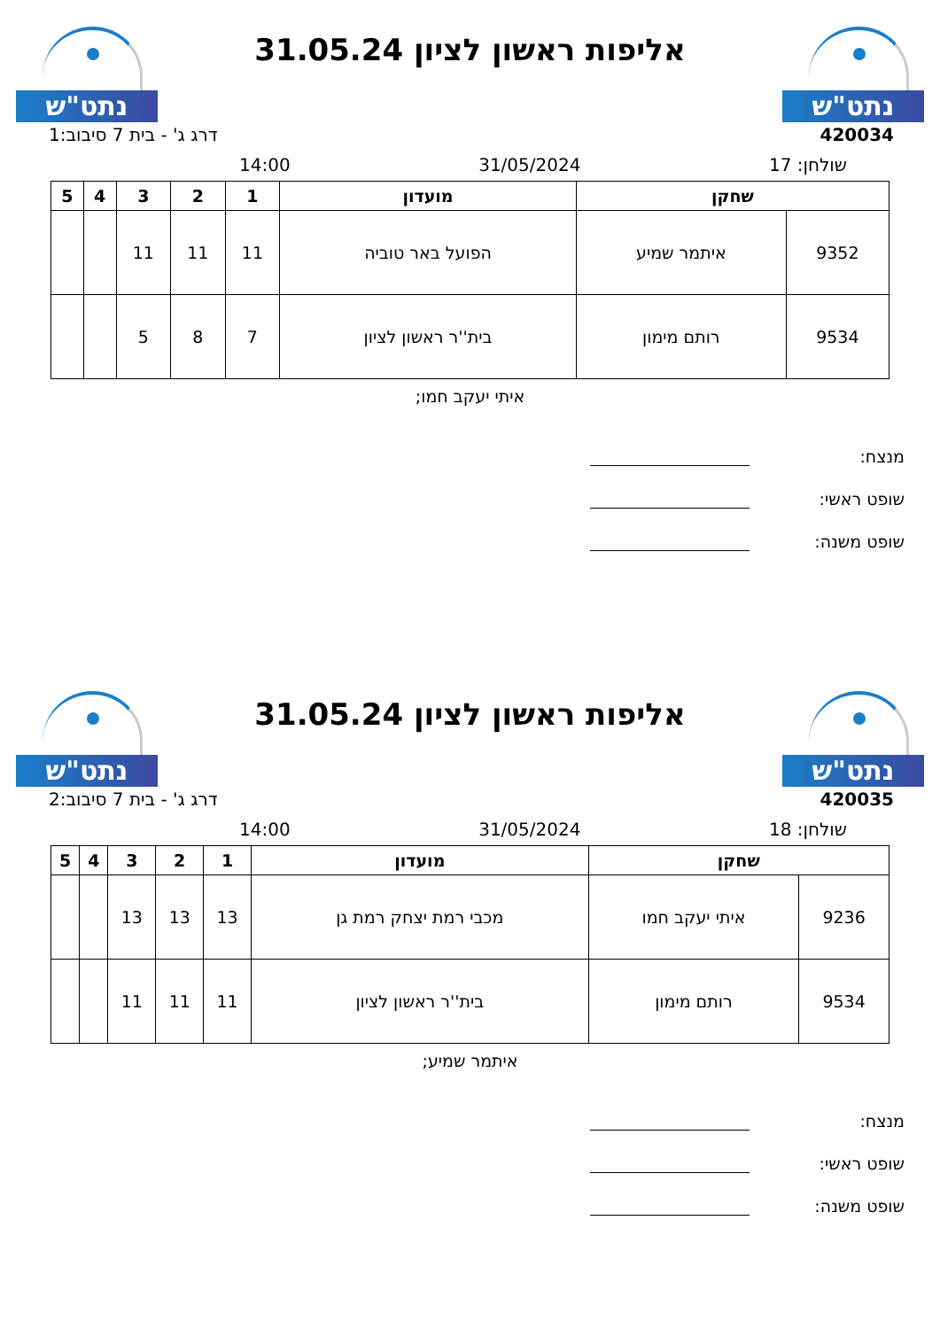נתט"ש
אליפות ראשון לציון 31.05.24
נתט"ש
420034 דרג ג' - בית 7 סיבוב:1
שולחן: 17 31/05/2024 14:00
| שחקן | | מועדון | 1 | 2 | 3 | 4 | 5 |
| --- | --- | --- | --- | --- | --- | --- | --- |
| 9352 | איתמר שמיע | הפועל באר טוביה | 11 | 11 | 11 | | |
| 9534 | רותם מימון | בית''ר ראשון לציון | 7 | 8 | 5 | | |
איתי יעקב חמו;
מנצח:
שופט ראשי:
שופט משנה:
נתט"ש
אליפות ראשון לציון 31.05.24
נתט"ש
420035 דרג ג' - בית 7 סיבוב:2
שולחן: 18 31/05/2024 14:00
| שחקן | | מועדון | 1 | 2 | 3 | 4 | 5 |
| --- | --- | --- | --- | --- | --- | --- | --- |
| 9236 | איתי יעקב חמו | מכבי רמת יצחק רמת גן | 13 | 13 | 13 | | |
| 9534 | רותם מימון | בית''ר ראשון לציון | 11 | 11 | 11 | | |
איתמר שמיע;
מנצח:
שופט ראשי:
שופט משנה: